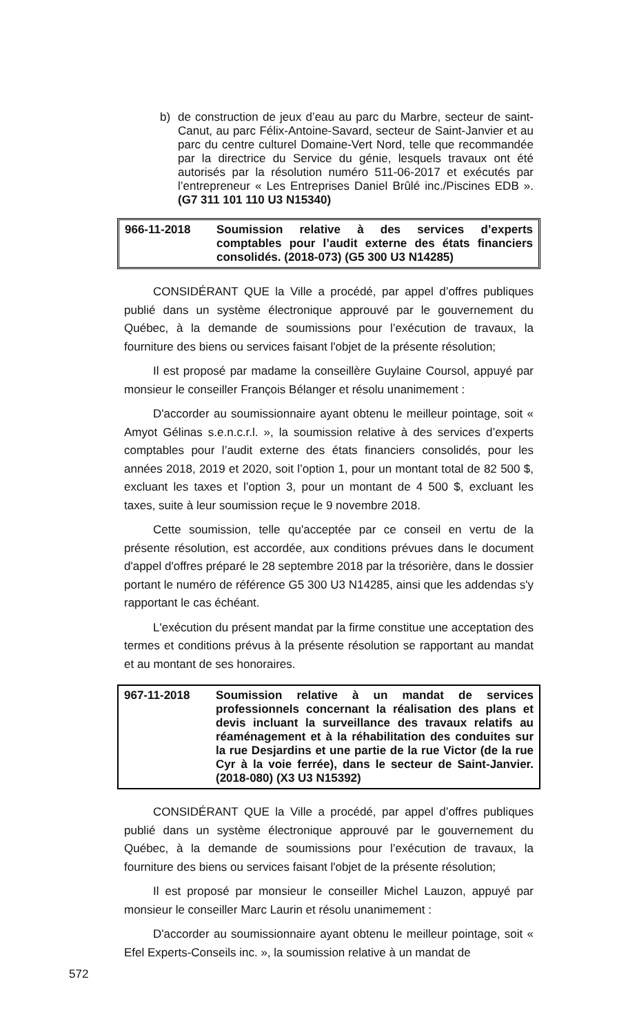b) de construction de jeux d’eau au parc du Marbre, secteur de saint-Canut, au parc Félix-Antoine-Savard, secteur de Saint-Janvier et au parc du centre culturel Domaine-Vert Nord, telle que recommandée par la directrice du Service du génie, lesquels travaux ont été autorisés par la résolution numéro 511-06-2017 et exécutés par l’entrepreneur « Les Entreprises Daniel Brûlé inc./Piscines EDB ». (G7 311 101 110 U3 N15340)
966-11-2018 Soumission relative à des services d’experts comptables pour l’audit externe des états financiers consolidés. (2018-073) (G5 300 U3 N14285)
CONSIDÉRANT QUE la Ville a procédé, par appel d’offres publiques publié dans un système électronique approuvé par le gouvernement du Québec, à la demande de soumissions pour l’exécution de travaux, la fourniture des biens ou services faisant l'objet de la présente résolution;
Il est proposé par madame la conseillère Guylaine Coursol, appuyé par monsieur le conseiller François Bélanger et résolu unanimement :
D'accorder au soumissionnaire ayant obtenu le meilleur pointage, soit « Amyot Gélinas s.e.n.c.r.l. », la soumission relative à des services d’experts comptables pour l’audit externe des états financiers consolidés, pour les années 2018, 2019 et 2020, soit l’option 1, pour un montant total de 82 500 $, excluant les taxes et l’option 3, pour un montant de 4 500 $, excluant les taxes, suite à leur soumission reçue le 9 novembre 2018.
Cette soumission, telle qu'acceptée par ce conseil en vertu de la présente résolution, est accordée, aux conditions prévues dans le document d'appel d'offres préparé le 28 septembre 2018 par la trésorière, dans le dossier portant le numéro de référence G5 300 U3 N14285, ainsi que les addendas s'y rapportant le cas échéant.
L'exécution du présent mandat par la firme constitue une acceptation des termes et conditions prévus à la présente résolution se rapportant au mandat et au montant de ses honoraires.
967-11-2018 Soumission relative à un mandat de services professionnels concernant la réalisation des plans et devis incluant la surveillance des travaux relatifs au réaménagement et à la réhabilitation des conduites sur la rue Desjardins et une partie de la rue Victor (de la rue Cyr à la voie ferrée), dans le secteur de Saint-Janvier. (2018-080) (X3 U3 N15392)
CONSIDÉRANT QUE la Ville a procédé, par appel d’offres publiques publié dans un système électronique approuvé par le gouvernement du Québec, à la demande de soumissions pour l’exécution de travaux, la fourniture des biens ou services faisant l'objet de la présente résolution;
Il est proposé par monsieur le conseiller Michel Lauzon, appuyé par monsieur le conseiller Marc Laurin et résolu unanimement :
D'accorder au soumissionnaire ayant obtenu le meilleur pointage, soit « Efel Experts-Conseils inc. », la soumission relative à un mandat de
572